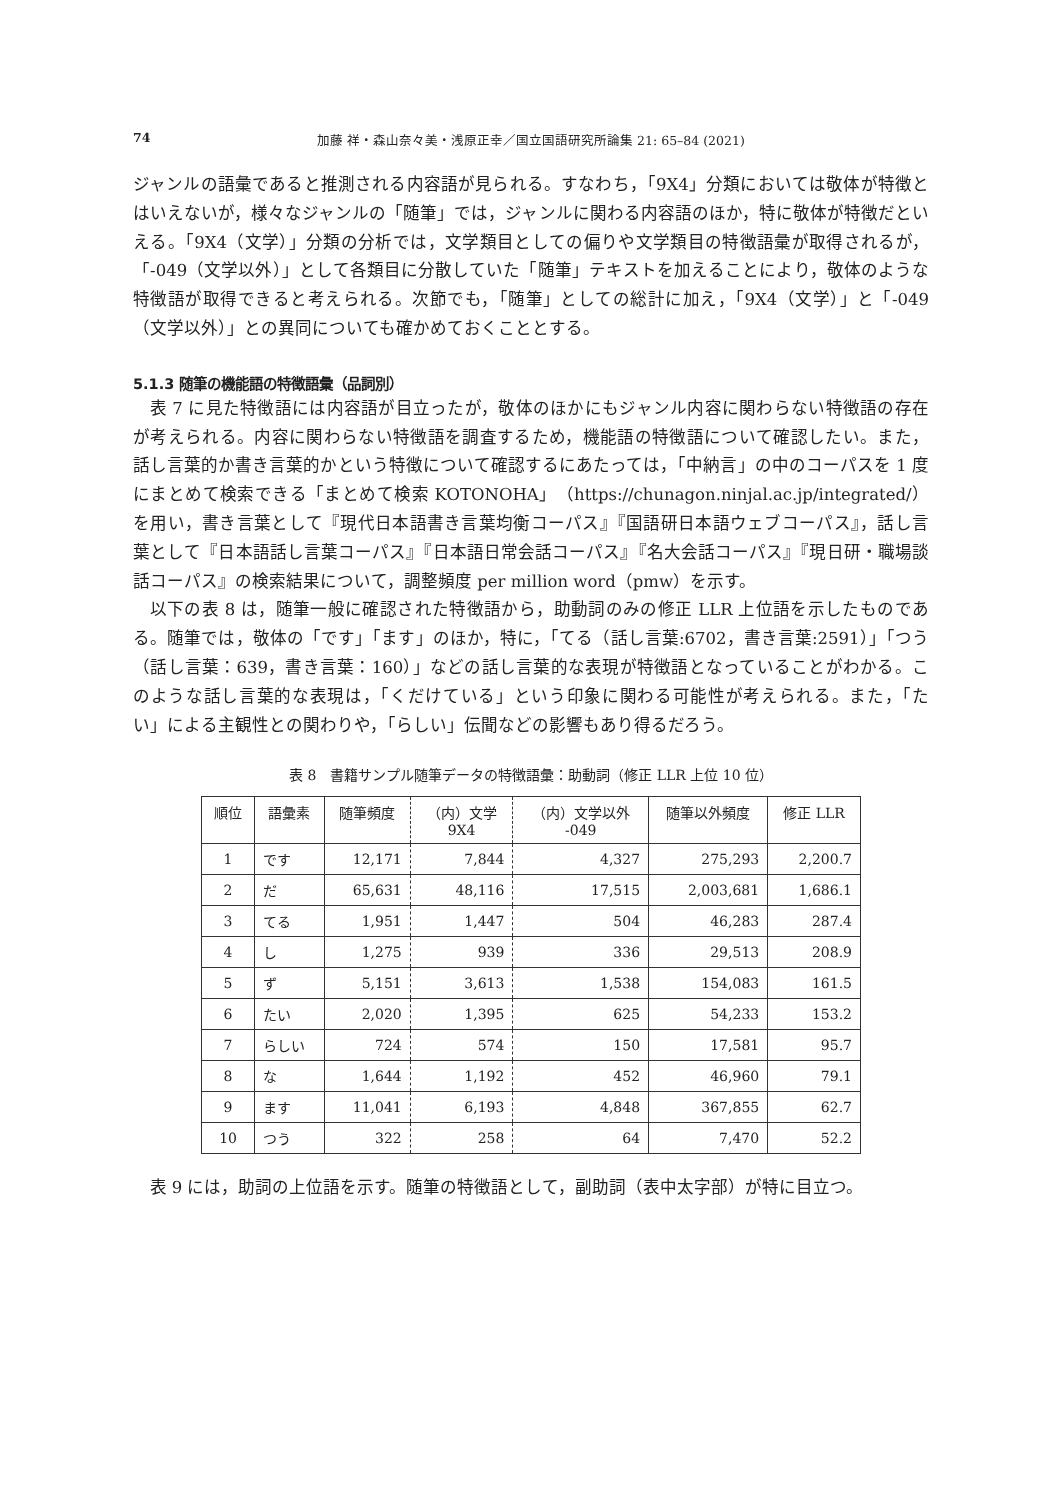74 加藤 祥・森山奈々美・浅原正幸／国立国語研究所論集 21: 65–84 (2021)
ジャンルの語彙であると推測される内容語が見られる。すなわち，「9X4」分類においては敬体が特徴とはいえないが，様々なジャンルの「随筆」では，ジャンルに関わる内容語のほか，特に敬体が特徴だといえる。「9X4（文学）」分類の分析では，文学類目としての偏りや文学類目の特徴語彙が取得されるが，「-049（文学以外）」として各類目に分散していた「随筆」テキストを加えることにより，敬体のような特徴語が取得できると考えられる。次節でも，「随筆」としての総計に加え，「9X4（文学）」と「-049（文学以外）」との異同についても確かめておくこととする。
5.1.3 随筆の機能語の特徴語彙（品詞別）
表 7 に見た特徴語には内容語が目立ったが，敬体のほかにもジャンル内容に関わらない特徴語の存在が考えられる。内容に関わらない特徴語を調査するため，機能語の特徴語について確認したい。また，話し言葉的か書き言葉的かという特徴について確認するにあたっては，「中納言」の中のコーパスを 1 度にまとめて検索できる「まとめて検索 KOTONOHA」（https://chunagon.ninjal.ac.jp/integrated/）を用い，書き言葉として『現代日本語書き言葉均衡コーパス』『国語研日本語ウェブコーパス』，話し言葉として『日本語話し言葉コーパス』『日本語日常会話コーパス』『名大会話コーパス』『現日研・職場談話コーパス』の検索結果について，調整頻度 per million word（pmw）を示す。
以下の表 8 は，随筆一般に確認された特徴語から，助動詞のみの修正 LLR 上位語を示したものである。随筆では，敬体の「です」「ます」のほか，特に，「てる（話し言葉:6702，書き言葉:2591）」「つう（話し言葉：639，書き言葉：160）」などの話し言葉的な表現が特徴語となっていることがわかる。このような話し言葉的な表現は，「くだけている」という印象に関わる可能性が考えられる。また，「たい」による主観性との関わりや，「らしい」伝聞などの影響もあり得るだろう。
表 8　書籍サンプル随筆データの特徴語彙：助動詞（修正 LLR 上位 10 位）
| 順位 | 語彙素 | 随筆頻度 | （内）文学 9X4 | （内）文学以外 -049 | 随筆以外頻度 | 修正 LLR |
| --- | --- | --- | --- | --- | --- | --- |
| 1 | です | 12,171 | 7,844 | 4,327 | 275,293 | 2,200.7 |
| 2 | だ | 65,631 | 48,116 | 17,515 | 2,003,681 | 1,686.1 |
| 3 | てる | 1,951 | 1,447 | 504 | 46,283 | 287.4 |
| 4 | し | 1,275 | 939 | 336 | 29,513 | 208.9 |
| 5 | ず | 5,151 | 3,613 | 1,538 | 154,083 | 161.5 |
| 6 | たい | 2,020 | 1,395 | 625 | 54,233 | 153.2 |
| 7 | らしい | 724 | 574 | 150 | 17,581 | 95.7 |
| 8 | な | 1,644 | 1,192 | 452 | 46,960 | 79.1 |
| 9 | ます | 11,041 | 6,193 | 4,848 | 367,855 | 62.7 |
| 10 | つう | 322 | 258 | 64 | 7,470 | 52.2 |
表 9 には，助詞の上位語を示す。随筆の特徴語として，副助詞（表中太字部）が特に目立つ。